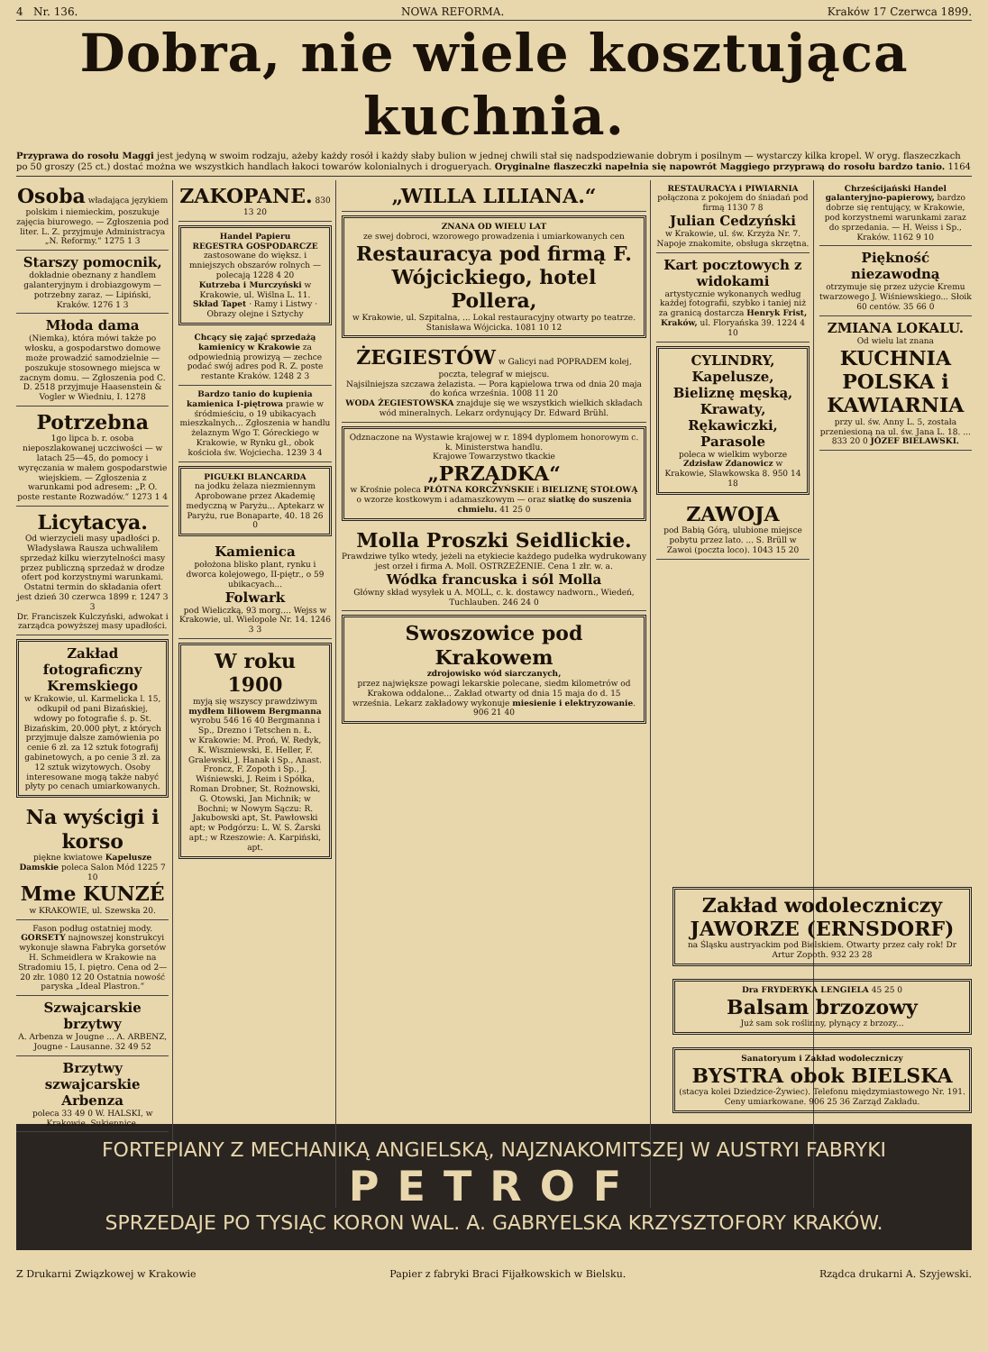4 Nr. 136. NOWA REFORMA. Kraków 17 Czerwca 1899.
Dobra, nie wiele kosztująca kuchnia.
Przyprawa do rosołu Maggi jest jedyną w swoim rodzaju, ażeby każdy rosół i każdy słaby bulion w jednej chwili stał się nadspodziewanie dobrym i posilnym — wystarczy kilka kropel. W oryg. flaszeczkach po 50 groszy (25 ct.) dostać można we wszystkich handlach łakoci towarów kolonialnych i drogueryach. Oryginalne flaszeczki napełnia się napowrót Maggiego przyprawą do rosołu bardzo tanio. 1164
Osoba władająca językiem polskim i niemieckim, poszukuje zajęcia biurowego. — Zgłoszenia pod liter. L. Z. przyjmuje Administracya „N. Reformy.“ 1275 1 3
Starszy pomocnik,
dokładnie obeznany z handlem galanteryjnym i drobiazgowym — potrzebny zaraz. — Lipiński, Kraków. 1276 1 3
Młoda dama
(Niemka), która mówi także po włosku, a gospodarstwo domowe może prowadzić samodzielnie — poszukuje stosownego miejsca w zacnym domu. — Zgłoszenia pod C. D. 2518 przyjmuje Haasenstein & Vogler w Wiedniu, I. 1278
Potrzebna
1go lipca b. r. osoba nieposzlakowanej uczciwości — w latach 25—45, do pomocy i wyręczania w małem gospodarstwie wiejskiem. — Zgłoszenia z warunkami pod adresem: „P. O. poste restante Rozwadów.“ 1273 1 4
Licytacya.
Od wierzycieli masy upadłości p. Władysława Rausza uchwaliłem sprzedaż kilku wierzytelności masy przez publiczną sprzedaż w drodze ofert pod korzystnymi warunkami. Ostatni termin do składania ofert jest dzień 30 czerwca 1899 r. 1247 3 3
Dr. Franciszek Kulczyński, adwokat i zarządca powyższej masy upadłości.
Zakład fotograficzny Kremskiego
w Krakowie, ul. Karmelicka l. 15, odkupił od pani Bizańskiej, wdowy po fotografie ś. p. St. Bizańskim, 20.000 płyt, z których przyjmuje dalsze zamówienia po cenie 6 zł. za 12 sztuk fotografij gabinetowych, a po cenie 3 zł. za 12 sztuk wizytowych. Osoby interesowane mogą także nabyć płyty po cenach umiarkowanych.
Na wyścigi i korso
piękne kwiatowe Kapelusze Damskie poleca Salon Mód 1225 7 10
Mme KUNZÉ
w KRAKOWIE, ul. Szewska 20.
Fason podług ostatniej mody. GORSETY najnowszej konstrukcyi wykonuje sławna Fabryka gorsetów H. Schmeidlera w Krakowie na Stradomiu 15, I. piętro. Cena od 2—20 złr. 1080 12 20 Ostatnia nowość paryska „Ideal Plastron.“
Szwajcarskie brzytwy
A. Arbenza w Jougne ... A. ARBENZ, Jougne - Lausanne. 32 49 52
Brzytwy szwajcarskie Arbenza
poleca 33 49 0 W. HALSKI, w Krakowie, Sukiennice.
ZAKOPANE. 830 13 20
Handel Papieru
REGESTRA GOSPODARCZE
zastosowane do większ. i mniejszych obszarów rolnych — polecają 1228 4 20
Kutrzeba i Murczyński w Krakowie, ul. Wiślna L. 11.
Skład Tapet · Ramy i Listwy · Obrazy olejne i Sztychy
Chcący się zająć sprzedażą kamienicy w Krakowie za odpowiednią prowizyą — zechce podać swój adres pod R. Z. poste restante Kraków. 1248 2 3
Bardzo tanio do kupienia kamienica I-piętrowa prawie w śródmieściu, o 19 ubikacyach mieszkalnych... Zgłoszenia w handlu żelaznym Wgo T. Góreckiego w Krakowie, w Rynku gł., obok kościoła św. Wojciecha. 1239 3 4
PIGUŁKI BLANCARDA
na jodku żelaza niezmiennym
Aprobowane przez Akademię medyczną w Paryżu... Aptekarz w Paryżu, rue Bonaparte, 40. 18 26 0
Kamienica
położona blisko plant, rynku i dworca kolejowego, II-piętr., o 59 ubikacyach...
Folwark
pod Wieliczką, 93 morg.... Wejss w Krakowie, ul. Wielopole Nr. 14. 1246 3 3
W roku 1900
myją się wszyscy prawdziwym mydłem liliowem Bergmanna wyrobu 546 16 40 Bergmanna i Sp., Drezno i Tetschen n. Ł.
w Krakowie: M. Proń, W. Redyk, K. Wiszniewski, E. Heller, F. Gralewski, J. Hanak i Sp., Anast. Froncz, F. Zopoth i Sp., J. Wiśniewski, J. Reim i Spółka, Roman Drobner, St. Rożnowski, G. Otowski, Jan Michnik; w Bochni; w Nowym Sączu: R. Jakubowski apt, St. Pawłowski apt; w Podgórzu: L. W. S. Żarski apt.; w Rzeszowie: A. Karpiński, apt.
„WILLA LILIANA.“
ZNANA OD WIELU LAT
ze swej dobroci, wzorowego prowadzenia i umiarkowanych cen
Restauracya pod firmą F. Wójcickiego, hotel Pollera,
w Krakowie, ul. Szpitalna, ... Lokal restauracyjny otwarty po teatrze. Stanisława Wójcicka. 1081 10 12
ŻEGIESTÓW w Galicyi nad POPRADEM kolej, poczta, telegraf w miejscu.
Najsilniejsza szczawa żelazista. — Pora kąpielowa trwa od dnia 20 maja do końca września. 1008 11 20
WODA ŻEGIESTOWSKA znajduje się we wszystkich wielkich składach wód mineralnych. Lekarz ordynujący Dr. Edward Brühl.
Odznaczone na Wystawie krajowej w r. 1894 dyplomem honorowym c. k. Ministerstwa handlu.
Krajowe Towarzystwo tkackie
„PRZĄDKA“
w Krośnie poleca PŁÓTNA KORCZYŃSKIE i BIELIZNĘ STOŁOWĄ o wzorze kostkowym i adamaszkowym — oraz siatkę do suszenia chmielu. 41 25 0
Molla Proszki Seidlickie.
Prawdziwe tylko wtedy, jeżeli na etykiecie każdego pudełka wydrukowany jest orzeł i firma A. Moll. OSTRZEŻENIE. Cena 1 złr. w. a.
Wódka francuska i sól Molla
Główny skład wysyłek u A. MOLL, c. k. dostawcy nadworn., Wiedeń, Tuchlauben. 246 24 0
Swoszowice pod Krakowem
zdrojowisko wód siarczanych,
przez największe powagi lekarskie polecane, siedm kilometrów od Krakowa oddalone... Zakład otwarty od dnia 15 maja do d. 15 września. Lekarz zakładowy wykonuje miesienie i elektryzowanie. 906 21 40
RESTAURACYA i PIWIARNIA połączona z pokojem do śniadań pod firmą 1130 7 8
Julian Cedzyński
w Krakowie, ul. św. Krzyża Nr. 7. Napoje znakomite, obsługa skrzętna.
Kart pocztowych z widokami
artystycznie wykonanych według każdej fotografii, szybko i taniej niż za granicą dostarcza Henryk Frist, Kraków, ul. Floryańska 39. 1224 4 10
CYLINDRY, Kapelusze, Bieliznę męską, Krawaty, Rękawiczki, Parasole
poleca w wielkim wyborze Zdzisław Zdanowicz w Krakowie, Sławkowska 8. 950 14 18
ZAWOJA
pod Babią Górą, ulubione miejsce pobytu przez lato. ... S. Brüll w Zawoi (poczta loco). 1043 15 20
Chrześcijański Handel galanteryjno-papierowy, bardzo dobrze się rentujący, w Krakowie, pod korzystnemi warunkami zaraz do sprzedania. — H. Weiss i Sp., Kraków. 1162 9 10
Piękność niezawodną
otrzymuje się przez użycie Kremu twarzowego J. Wiśniewskiego... Słoik 60 centów. 35 66 0
ZMIANA LOKALU.
Od wielu lat znana
KUCHNIA POLSKA i KAWIARNIA
przy ul. św. Anny L. 5, została przeniesioną na ul. św. Jana L. 18. ... 833 20 0 JÓZEF BIELAWSKI.
Zakład wodoleczniczy JAWORZE (ERNSDORF)
na Śląsku austryackim pod Bielskiem. Otwarty przez cały rok! Dr Artur Zopoth. 932 23 28
Dra FRYDERYKA LENGIELA 45 25 0
Balsam brzozowy
Już sam sok roślinny, płynący z brzozy...
Sanatoryum i Zakład wodoleczniczy
BYSTRA obok BIELSKA
(stacya kolei Dziedzice-Żywiec). Telefonu międzymiastowego Nr. 191. Ceny umiarkowane. 906 25 36 Zarząd Zakładu.
FORTEPIANY Z MECHANIKĄ ANGIELSKĄ, NAJZNAKOMITSZEJ W AUSTRYI FABRYKI
PETROF
SPRZEDAJE PO TYSIĄC KORON WAL. A. GABRYELSKA KRZYSZTOFORY KRAKÓW.
Z Drukarni Związkowej w Krakowie Papier z fabryki Braci Fijałkowskich w Bielsku. Rządca drukarni A. Szyjewski.